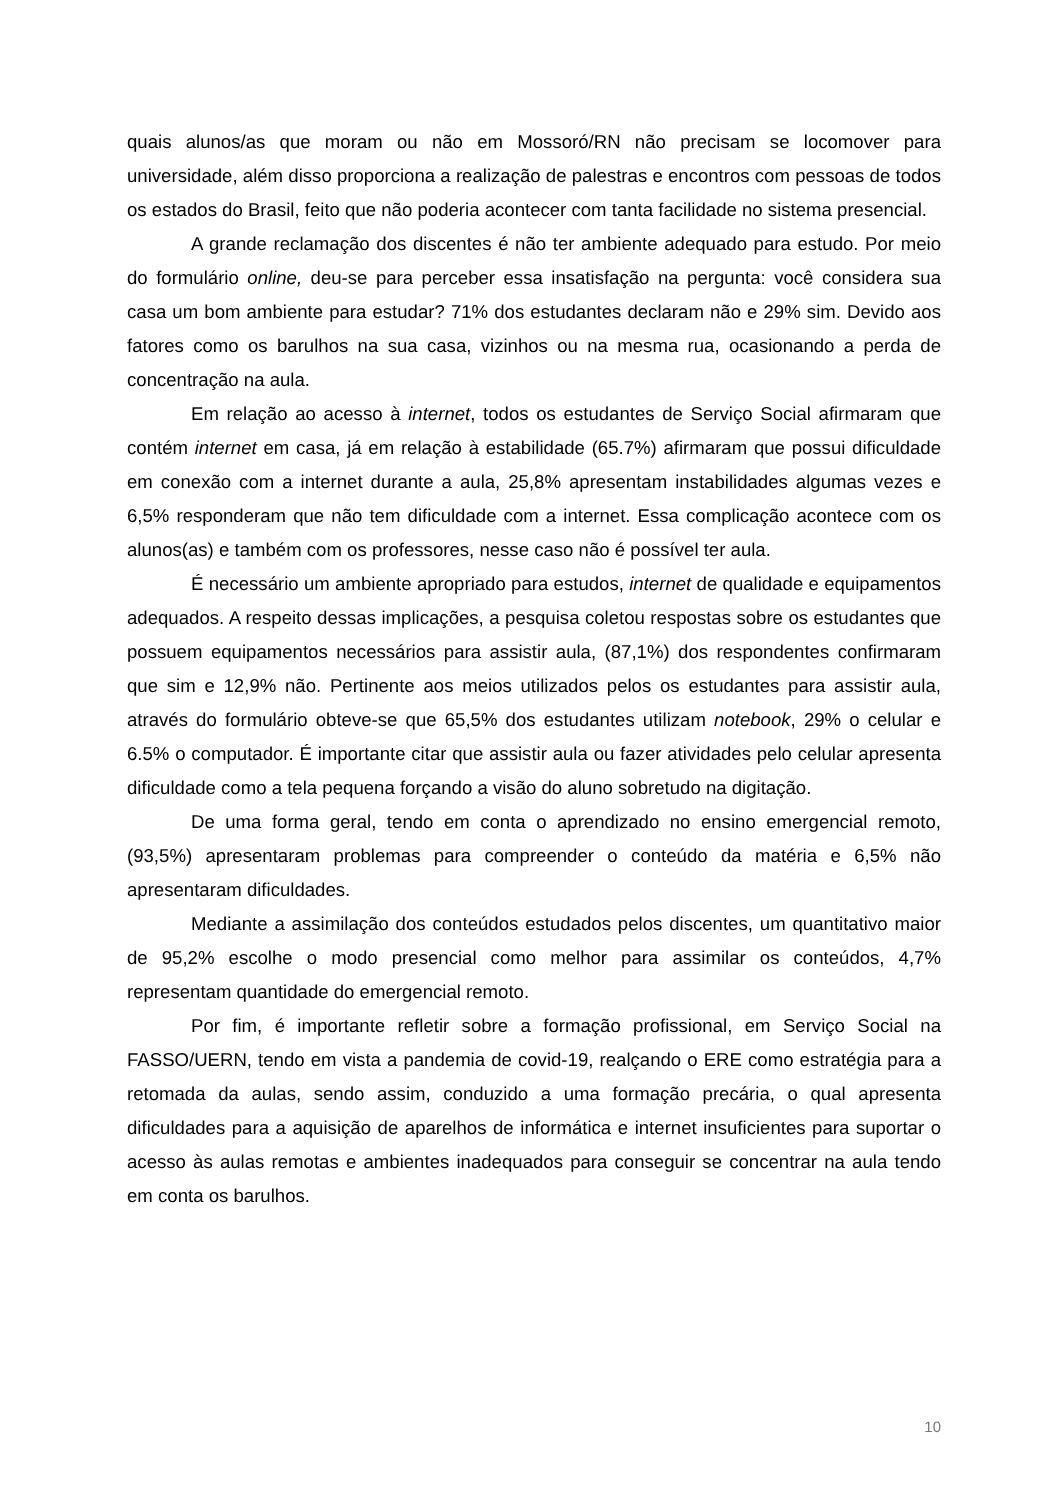quais alunos/as que moram ou não em Mossoró/RN não precisam se locomover para universidade, além disso proporciona a realização de palestras e encontros com pessoas de todos os estados do Brasil, feito que não poderia acontecer com tanta facilidade no sistema presencial.
A grande reclamação dos discentes é não ter ambiente adequado para estudo. Por meio do formulário online, deu-se para perceber essa insatisfação na pergunta: você considera sua casa um bom ambiente para estudar? 71% dos estudantes declaram não e 29% sim. Devido aos fatores como os barulhos na sua casa, vizinhos ou na mesma rua, ocasionando a perda de concentração na aula.
Em relação ao acesso à internet, todos os estudantes de Serviço Social afirmaram que contém internet em casa, já em relação à estabilidade (65.7%) afirmaram que possui dificuldade em conexão com a internet durante a aula, 25,8% apresentam instabilidades algumas vezes e 6,5% responderam que não tem dificuldade com a internet. Essa complicação acontece com os alunos(as) e também com os professores, nesse caso não é possível ter aula.
É necessário um ambiente apropriado para estudos, internet de qualidade e equipamentos adequados. A respeito dessas implicações, a pesquisa coletou respostas sobre os estudantes que possuem equipamentos necessários para assistir aula, (87,1%) dos respondentes confirmaram que sim e 12,9% não. Pertinente aos meios utilizados pelos os estudantes para assistir aula, através do formulário obteve-se que 65,5% dos estudantes utilizam notebook, 29% o celular e 6.5% o computador. É importante citar que assistir aula ou fazer atividades pelo celular apresenta dificuldade como a tela pequena forçando a visão do aluno sobretudo na digitação.
De uma forma geral, tendo em conta o aprendizado no ensino emergencial remoto, (93,5%) apresentaram problemas para compreender o conteúdo da matéria e 6,5% não apresentaram dificuldades.
Mediante a assimilação dos conteúdos estudados pelos discentes, um quantitativo maior de 95,2% escolhe o modo presencial como melhor para assimilar os conteúdos, 4,7% representam quantidade do emergencial remoto.
Por fim, é importante refletir sobre a formação profissional, em Serviço Social na FASSO/UERN, tendo em vista a pandemia de covid-19, realçando o ERE como estratégia para a retomada da aulas, sendo assim, conduzido a uma formação precária, o qual apresenta dificuldades para a aquisição de aparelhos de informática e internet insuficientes para suportar o acesso às aulas remotas e ambientes inadequados para conseguir se concentrar na aula tendo em conta os barulhos.
10